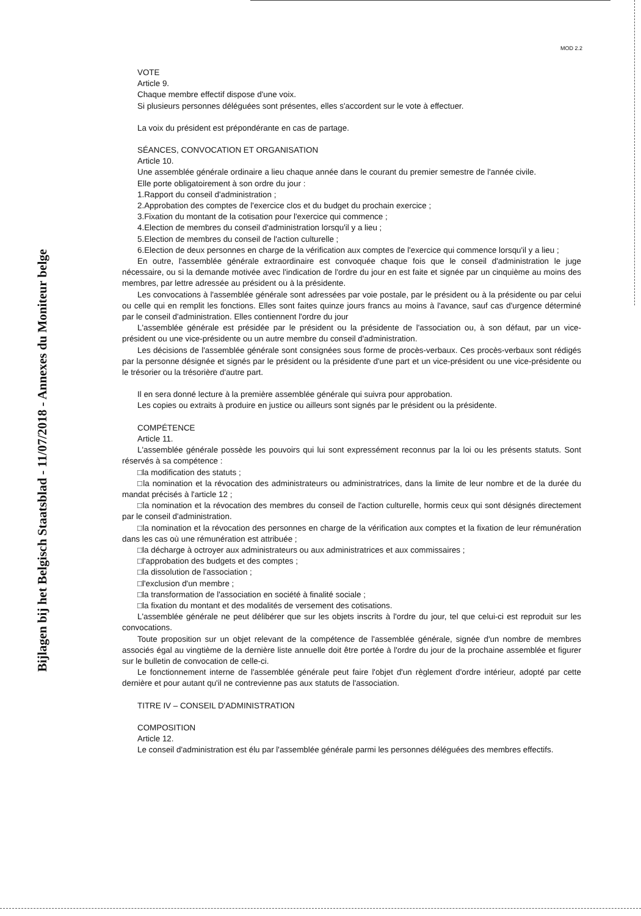MOD 2.2
Bijlagen bij het Belgisch Staatsblad - 11/07/2018 - Annexes du Moniteur belge
VOTE
Article 9.
Chaque membre effectif dispose d'une voix.
Si plusieurs personnes déléguées sont présentes, elles s'accordent sur le vote à effectuer.
La voix du président est prépondérante en cas de partage.
SÉANCES, CONVOCATION ET ORGANISATION
Article 10.
Une assemblée générale ordinaire a lieu chaque année dans le courant du premier semestre de l'année civile.
Elle porte obligatoirement à son ordre du jour :
1.Rapport du conseil d'administration ;
2.Approbation des comptes de l'exercice clos et du budget du prochain exercice ;
3.Fixation du montant de la cotisation pour l'exercice qui commence ;
4.Election de membres du conseil d'administration lorsqu'il y a lieu ;
5.Election de membres du conseil de l'action culturelle ;
6.Election de deux personnes en charge de la vérification aux comptes de l'exercice qui commence lorsqu'il y a lieu ;
En outre, l'assemblée générale extraordinaire est convoquée chaque fois que le conseil d'administration le juge nécessaire, ou si la demande motivée avec l'indication de l'ordre du jour en est faite et signée par un cinquième au moins des membres, par lettre adressée au président ou à la présidente.
Les convocations à l'assemblée générale sont adressées par voie postale, par le président ou à la présidente ou par celui ou celle qui en remplit les fonctions. Elles sont faites quinze jours francs au moins à l'avance, sauf cas d'urgence déterminé par le conseil d'administration. Elles contiennent l'ordre du jour
L'assemblée générale est présidée par le président ou la présidente de l'association ou, à son défaut, par un vice-président ou une vice-présidente ou un autre membre du conseil d'administration.
Les décisions de l'assemblée générale sont consignées sous forme de procès-verbaux. Ces procès-verbaux sont rédigés par la personne désignée et signés par le président ou la présidente d'une part et un vice-président ou une vice-présidente ou le trésorier ou la trésorière d'autre part.
Il en sera donné lecture à la première assemblée générale qui suivra pour approbation.
Les copies ou extraits à produire en justice ou ailleurs sont signés par le président ou la présidente.
COMPÉTENCE
Article 11.
L'assemblée générale possède les pouvoirs qui lui sont expressément reconnus par la loi ou les présents statuts. Sont réservés à sa compétence :
□la modification des statuts ;
□la nomination et la révocation des administrateurs ou administratrices, dans la limite de leur nombre et de la durée du mandat précisés à l'article 12 ;
□la nomination et la révocation des membres du conseil de l'action culturelle, hormis ceux qui sont désignés directement par le conseil d'administration.
□la nomination et la révocation des personnes en charge de la vérification aux comptes et la fixation de leur rémunération dans les cas où une rémunération est attribuée ;
□la décharge à octroyer aux administrateurs ou aux administratrices et aux commissaires ;
□l'approbation des budgets et des comptes ;
□la dissolution de l'association ;
□l'exclusion d'un membre ;
□la transformation de l'association en société à finalité sociale ;
□la fixation du montant et des modalités de versement des cotisations.
L'assemblée générale ne peut délibérer que sur les objets inscrits à l'ordre du jour, tel que celui-ci est reproduit sur les convocations.
Toute proposition sur un objet relevant de la compétence de l'assemblée générale, signée d'un nombre de membres associés égal au vingtième de la dernière liste annuelle doit être portée à l'ordre du jour de la prochaine assemblée et figurer sur le bulletin de convocation de celle-ci.
Le fonctionnement interne de l'assemblée générale peut faire l'objet d'un règlement d'ordre intérieur, adopté par cette dernière et pour autant qu'il ne contrevienne pas aux statuts de l'association.
TITRE IV – CONSEIL D'ADMINISTRATION
COMPOSITION
Article 12.
Le conseil d'administration est élu par l'assemblée générale parmi les personnes déléguées des membres effectifs.